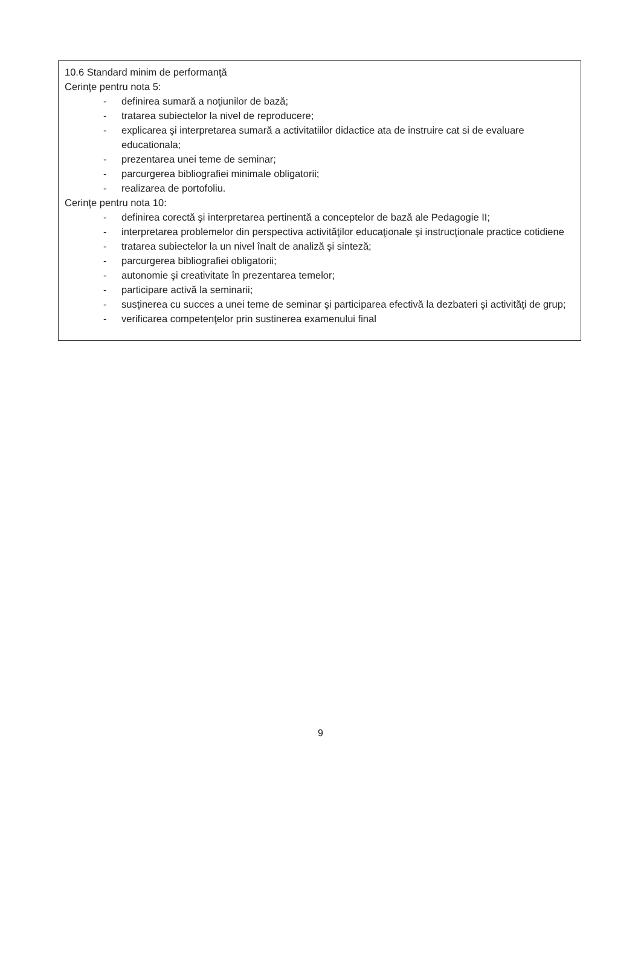10.6 Standard minim de performanţă
Cerinţe pentru nota 5:
- definirea sumară a noţiunilor de bază;
- tratarea subiectelor la nivel de reproducere;
- explicarea şi interpretarea sumară a activitatiilor didactice ata de instruire cat si de evaluare educationala;
- prezentarea unei teme de seminar;
- parcurgerea bibliografiei minimale obligatorii;
- realizarea de portofoliu.
Cerinţe pentru nota 10:
- definirea corectă şi interpretarea pertinentă a conceptelor de bază ale Pedagogie II;
- interpretarea problemelor din perspectiva activităţilor educaţionale şi instrucţionale practice cotidiene
- tratarea subiectelor la un nivel înalt de analiză şi sinteză;
- parcurgerea bibliografiei obligatorii;
- autonomie şi creativitate în prezentarea temelor;
- participare activă la seminarii;
- susţinerea cu succes a unei teme de seminar şi participarea efectivă la dezbateri şi activităţi de grup;
- verificarea competenţelor prin sustinerea examenului final
9